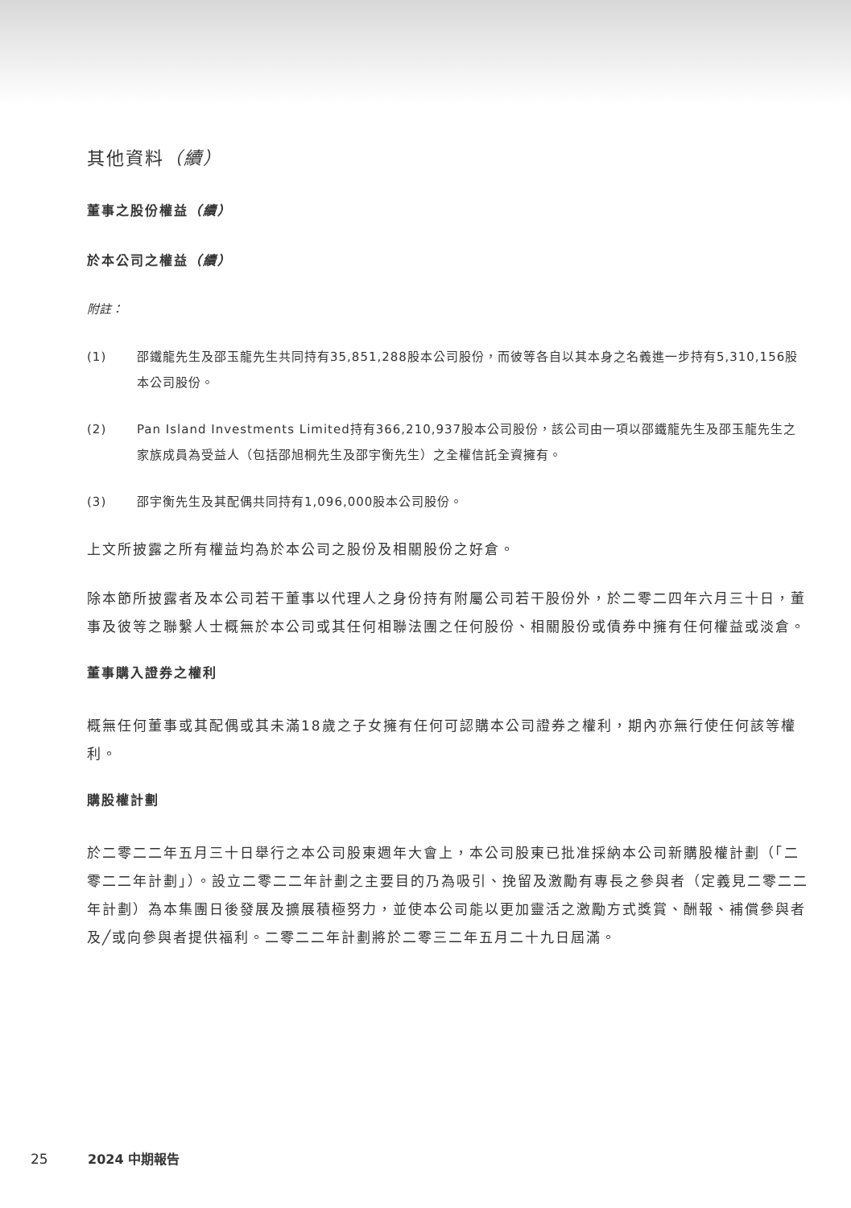其他資料（續）
董事之股份權益（續）
於本公司之權益（續）
附註：
(1) 邵鐵龍先生及邵玉龍先生共同持有35,851,288股本公司股份，而彼等各自以其本身之名義進一步持有5,310,156股本公司股份。
(2) Pan Island Investments Limited持有366,210,937股本公司股份，該公司由一項以邵鐵龍先生及邵玉龍先生之家族成員為受益人（包括邵旭桐先生及邵宇衡先生）之全權信託全資擁有。
(3) 邵宇衡先生及其配偶共同持有1,096,000股本公司股份。
上文所披露之所有權益均為於本公司之股份及相關股份之好倉。
除本節所披露者及本公司若干董事以代理人之身份持有附屬公司若干股份外，於二零二四年六月三十日，董事及彼等之聯繫人士概無於本公司或其任何相聯法團之任何股份、相關股份或債券中擁有任何權益或淡倉。
董事購入證券之權利
概無任何董事或其配偶或其未滿18歲之子女擁有任何可認購本公司證券之權利，期內亦無行使任何該等權利。
購股權計劃
於二零二二年五月三十日舉行之本公司股東週年大會上，本公司股東已批准採納本公司新購股權計劃（「二零二二年計劃」）。設立二零二二年計劃之主要目的乃為吸引、挽留及激勵有專長之參與者（定義見二零二二年計劃）為本集團日後發展及擴展積極努力，並使本公司能以更加靈活之激勵方式獎賞、酬報、補償參與者及╱或向參與者提供福利。二零二二年計劃將於二零三二年五月二十九日屆滿。
25 2024 中期報告